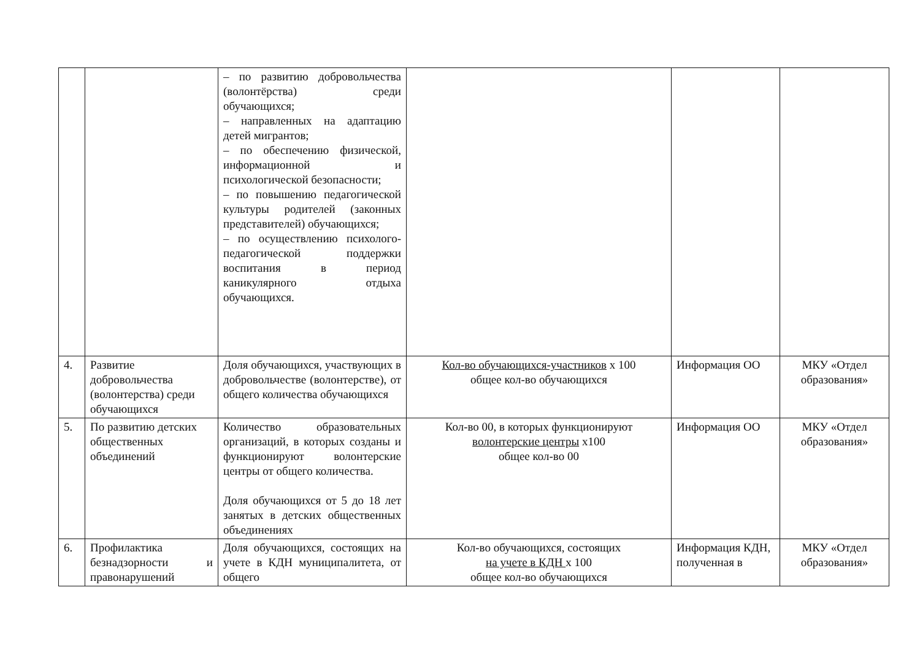| | | – по развитию добровольчества (волонтёрства) среди обучающихся; – направленных на адаптацию детей мигрантов; – по обеспечению физической, информационной и психологической безопасности; – по повышению педагогической культуры родителей (законных представителей) обучающихся; – по осуществлению психолого-педагогической поддержки воспитания в период каникулярного отдыха обучающихся. | | | |
| 4. | Развитие добровольчества (волонтерства) среди обучающихся | Доля обучающихся, участвующих в добровольчестве (волонтерстве), от общего количества обучающихся | Кол-во обучающихся-участников х 100 общее кол-во обучающихся | Информация ОО | МКУ «Отдел образования» |
| 5. | По развитию детских общественных объединений | Количество образовательных организаций, в которых созданы и функционируют волонтерские центры от общего количества. Доля обучающихся от 5 до 18 лет занятых в детских общественных объединениях | Кол-во 00, в которых функционируют волонтерские центры х100 общее кол-во 00 | Информация ОО | МКУ «Отдел образования» |
| 6. | Профилактика безнадзорности и правонарушений | Доля обучающихся, состоящих на учете в КДН муниципалитета, от общего | Кол-во обучающихся, состоящих на учете в КДН х 100 общее кол-во обучающихся | Информация КДН, полученная в | МКУ «Отдел образования» |